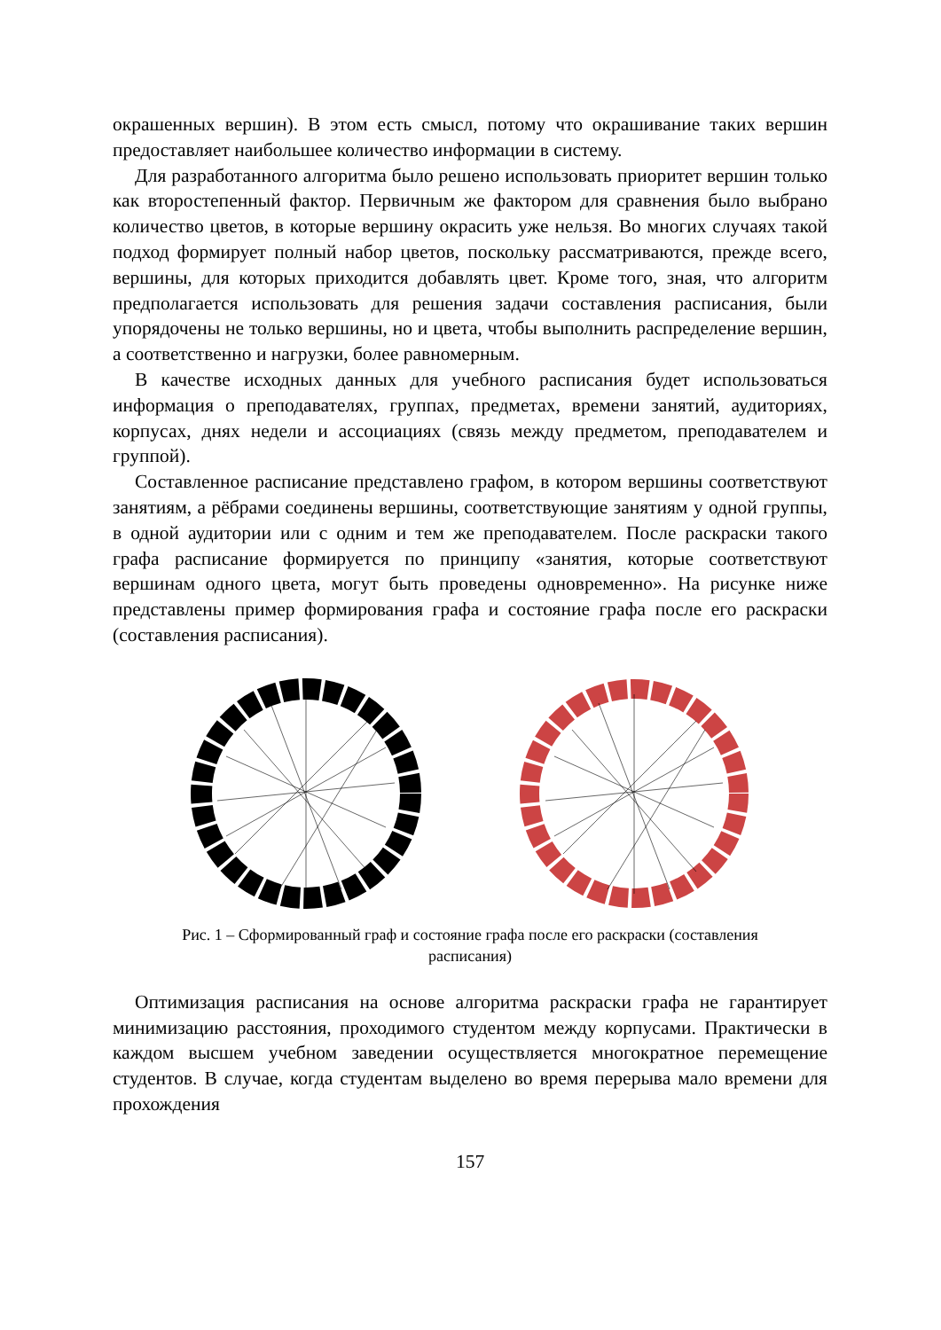окрашенных вершин). В этом есть смысл, потому что окрашивание таких вершин предоставляет наибольшее количество информации в систему.
Для разработанного алгоритма было решено использовать приоритет вершин только как второстепенный фактор. Первичным же фактором для сравнения было выбрано количество цветов, в которые вершину окрасить уже нельзя. Во многих случаях такой подход формирует полный набор цветов, поскольку рассматриваются, прежде всего, вершины, для которых приходится добавлять цвет. Кроме того, зная, что алгоритм предполагается использовать для решения задачи составления расписания, были упорядочены не только вершины, но и цвета, чтобы выполнить распределение вершин, а соответственно и нагрузки, более равномерным.
В качестве исходных данных для учебного расписания будет использоваться информация о преподавателях, группах, предметах, времени занятий, аудиториях, корпусах, днях недели и ассоциациях (связь между предметом, преподавателем и группой).
Составленное расписание представлено графом, в котором вершины соответствуют занятиям, а рёбрами соединены вершины, соответствующие занятиям у одной группы, в одной аудитории или с одним и тем же преподавателем. После раскраски такого графа расписание формируется по принципу «занятия, которые соответствуют вершинам одного цвета, могут быть проведены одновременно». На рисунке ниже представлены пример формирования графа и состояние графа после его раскраски (составления расписания).
Рис. 1 – Сформированный граф и состояние графа после его раскраски (составления расписания)
Оптимизация расписания на основе алгоритма раскраски графа не гарантирует минимизацию расстояния, проходимого студентом между корпусами. Практически в каждом высшем учебном заведении осуществляется многократное перемещение студентов. В случае, когда студентам выделено во время перерыва мало времени для прохождения
157